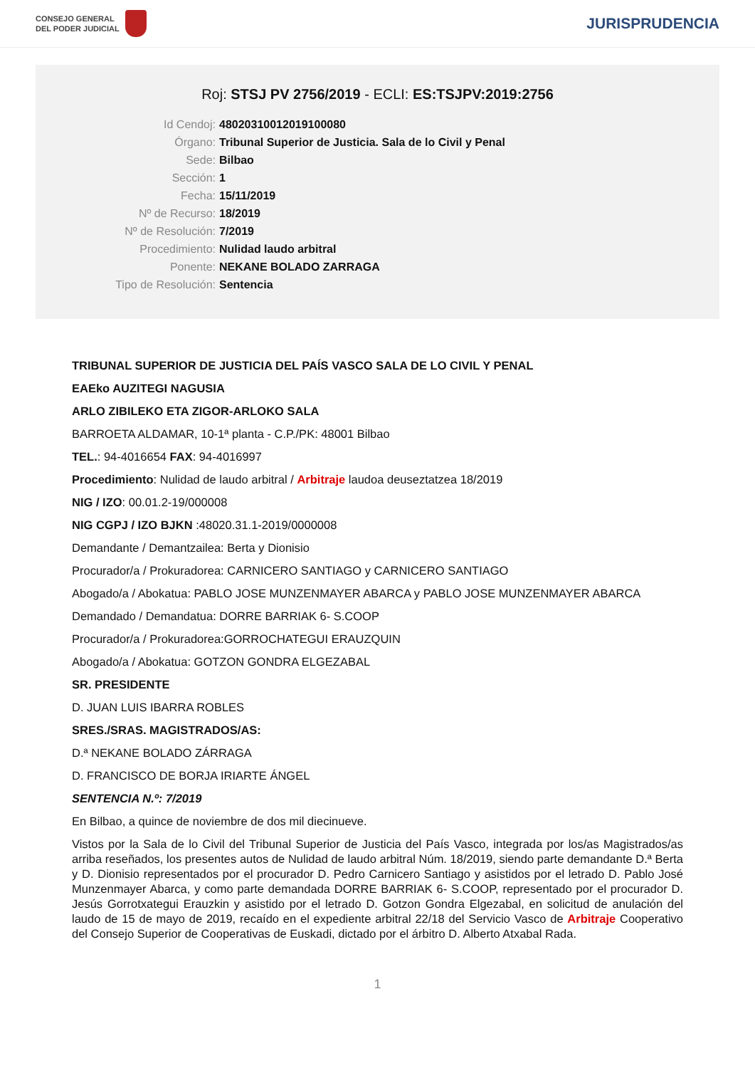CONSEJO GENERAL
DEL PODER JUDICIAL
JURISPRUDENCIA
Roj: STSJ PV 2756/2019 - ECLI: ES:TSJPV:2019:2756
Id Cendoj: 48020310012019100080
Órgano: Tribunal Superior de Justicia. Sala de lo Civil y Penal
Sede: Bilbao
Sección: 1
Fecha: 15/11/2019
Nº de Recurso: 18/2019
Nº de Resolución: 7/2019
Procedimiento: Nulidad laudo arbitral
Ponente: NEKANE BOLADO ZARRAGA
Tipo de Resolución: Sentencia
TRIBUNAL SUPERIOR DE JUSTICIA DEL PAÍS VASCO SALA DE LO CIVIL Y PENAL
EAEko AUZITEGI NAGUSIA
ARLO ZIBILEKO ETA ZIGOR-ARLOKO SALA
BARROETA ALDAMAR, 10-1ª planta - C.P./PK: 48001 Bilbao
TEL.: 94-4016654 FAX: 94-4016997
Procedimiento: Nulidad de laudo arbitral / Arbitraje laudoa deuseztatzea 18/2019
NIG / IZO: 00.01.2-19/000008
NIG CGPJ / IZO BJKN :48020.31.1-2019/0000008
Demandante / Demantzailea: Berta y Dionisio
Procurador/a / Prokuradorea: CARNICERO SANTIAGO y CARNICERO SANTIAGO
Abogado/a / Abokatua: PABLO JOSE MUNZENMAYER ABARCA y PABLO JOSE MUNZENMAYER ABARCA
Demandado / Demandatua: DORRE BARRIAK 6- S.COOP
Procurador/a / Prokuradorea:GORROCHATEGUI ERAUZQUIN
Abogado/a / Abokatua: GOTZON GONDRA ELGEZABAL
SR. PRESIDENTE
D. JUAN LUIS IBARRA ROBLES
SRES./SRAS. MAGISTRADOS/AS:
D.ª NEKANE BOLADO ZÁRRAGA
D. FRANCISCO DE BORJA IRIARTE ÁNGEL
SENTENCIA N.º: 7/2019
En Bilbao, a quince de noviembre de dos mil diecinueve.
Vistos por la Sala de lo Civil del Tribunal Superior de Justicia del País Vasco, integrada por los/as Magistrados/as arriba reseñados, los presentes autos de Nulidad de laudo arbitral Núm. 18/2019, siendo parte demandante D.ª Berta y D. Dionisio representados por el procurador D. Pedro Carnicero Santiago y asistidos por el letrado D. Pablo José Munzenmayer Abarca, y como parte demandada DORRE BARRIAK 6- S.COOP, representado por el procurador D. Jesús Gorrotxategui Erauzkin y asistido por el letrado D. Gotzon Gondra Elgezabal, en solicitud de anulación del laudo de 15 de mayo de 2019, recaído en el expediente arbitral 22/18 del Servicio Vasco de Arbitraje Cooperativo del Consejo Superior de Cooperativas de Euskadi, dictado por el árbitro D. Alberto Atxabal Rada.
1